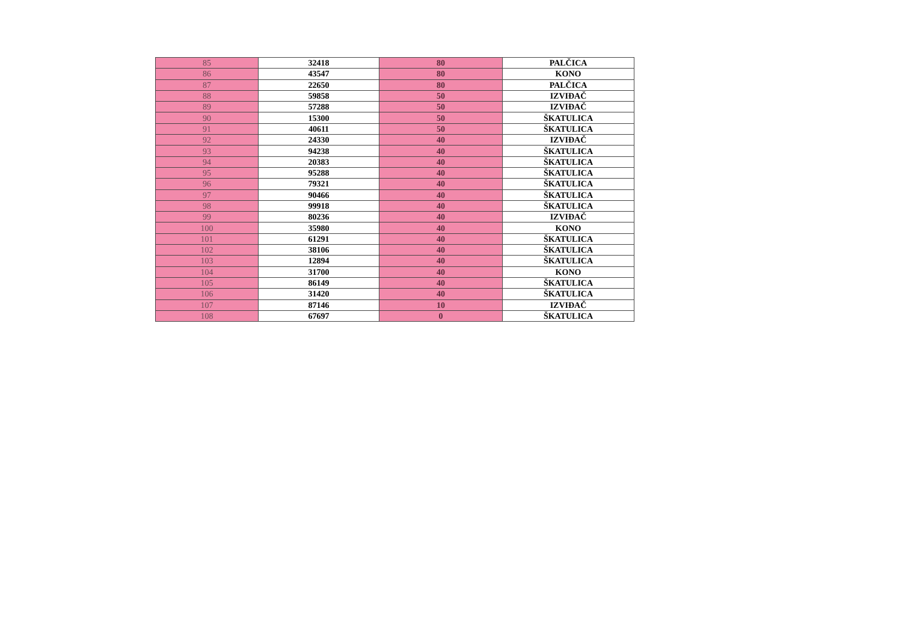| 85 | 32418 | 80 | PALČICA |
| 86 | 43547 | 80 | KONO |
| 87 | 22650 | 80 | PALČICA |
| 88 | 59858 | 50 | IZVIĐAČ |
| 89 | 57288 | 50 | IZVIĐAČ |
| 90 | 15300 | 50 | ŠKATULICA |
| 91 | 40611 | 50 | ŠKATULICA |
| 92 | 24330 | 40 | IZVIĐAČ |
| 93 | 94238 | 40 | ŠKATULICA |
| 94 | 20383 | 40 | ŠKATULICA |
| 95 | 95288 | 40 | ŠKATULICA |
| 96 | 79321 | 40 | ŠKATULICA |
| 97 | 90466 | 40 | ŠKATULICA |
| 98 | 99918 | 40 | ŠKATULICA |
| 99 | 80236 | 40 | IZVIĐAČ |
| 100 | 35980 | 40 | KONO |
| 101 | 61291 | 40 | ŠKATULICA |
| 102 | 38106 | 40 | ŠKATULICA |
| 103 | 12894 | 40 | ŠKATULICA |
| 104 | 31700 | 40 | KONO |
| 105 | 86149 | 40 | ŠKATULICA |
| 106 | 31420 | 40 | ŠKATULICA |
| 107 | 87146 | 10 | IZVIĐAČ |
| 108 | 67697 | 0 | ŠKATULICA |